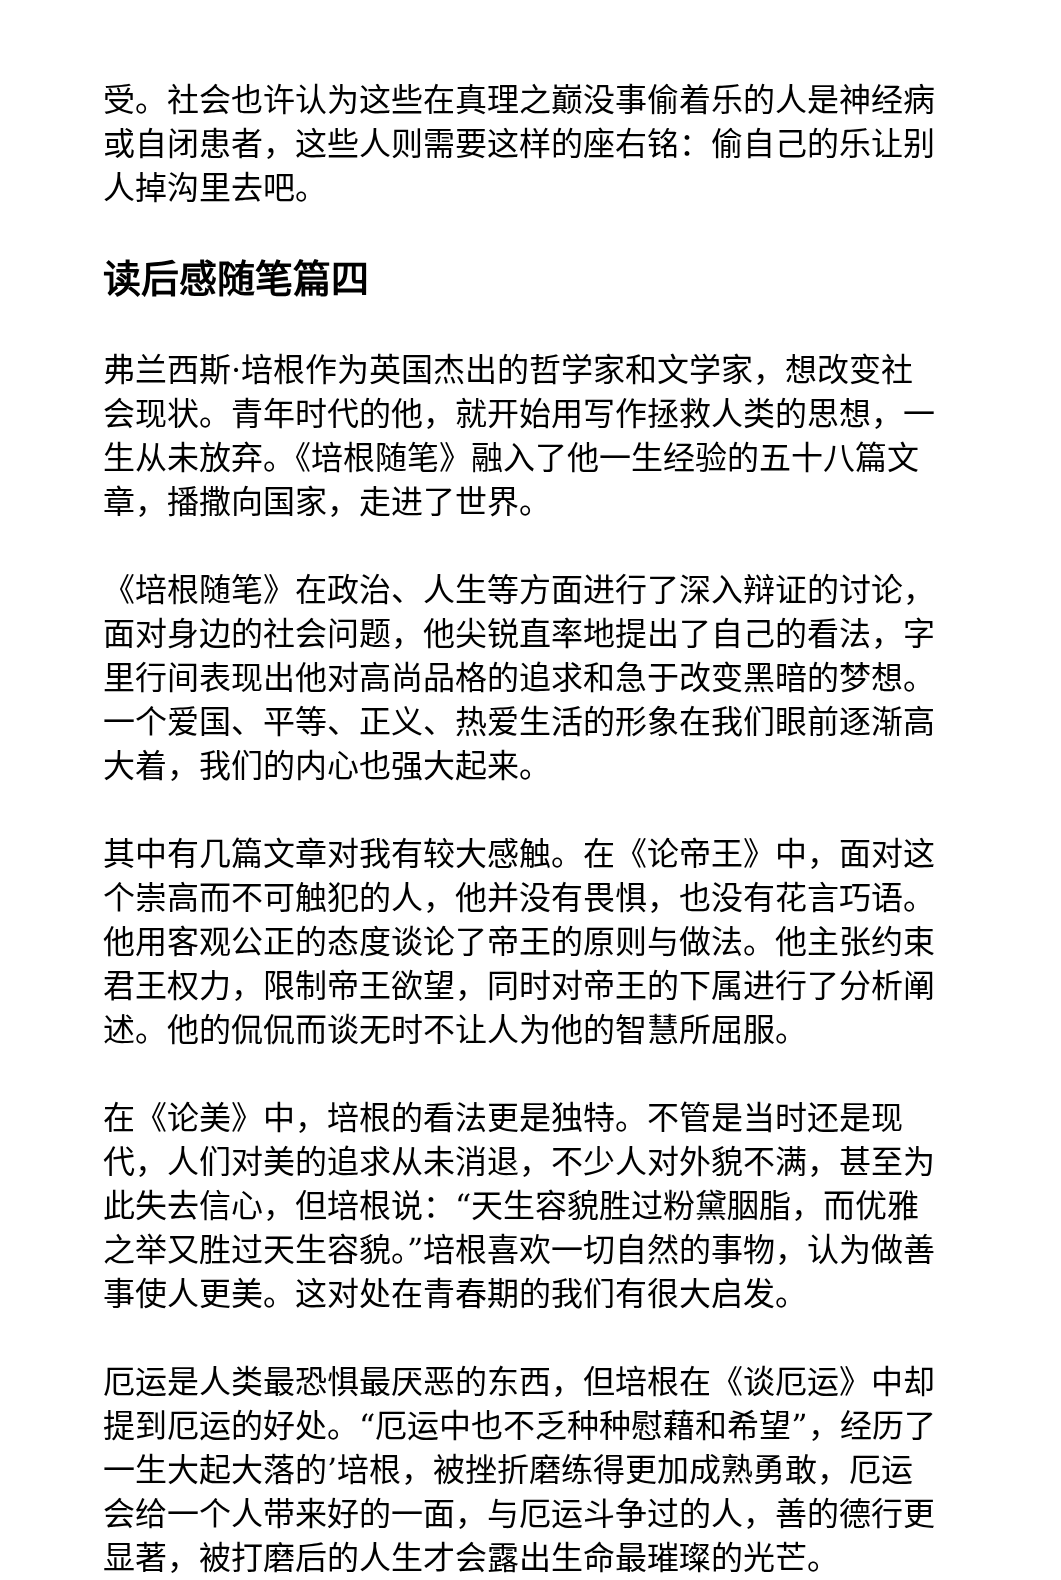受。社会也许认为这些在真理之巅没事偷着乐的人是神经病或自闭患者，这些人则需要这样的座右铭：偷自己的乐让别人掉沟里去吧。
读后感随笔篇四
弗兰西斯·培根作为英国杰出的哲学家和文学家，想改变社会现状。青年时代的他，就开始用写作拯救人类的思想，一生从未放弃。《培根随笔》融入了他一生经验的五十八篇文章，播撒向国家，走进了世界。
《培根随笔》在政治、人生等方面进行了深入辩证的讨论，面对身边的社会问题，他尖锐直率地提出了自己的看法，字里行间表现出他对高尚品格的追求和急于改变黑暗的梦想。一个爱国、平等、正义、热爱生活的形象在我们眼前逐渐高大着，我们的内心也强大起来。
其中有几篇文章对我有较大感触。在《论帝王》中，面对这个崇高而不可触犯的人，他并没有畏惧，也没有花言巧语。他用客观公正的态度谈论了帝王的原则与做法。他主张约束君王权力，限制帝王欲望，同时对帝王的下属进行了分析阐述。他的侃侃而谈无时不让人为他的智慧所屈服。
在《论美》中，培根的看法更是独特。不管是当时还是现代，人们对美的追求从未消退，不少人对外貌不满，甚至为此失去信心，但培根说：“天生容貌胜过粉黛胭脂，而优雅之举又胜过天生容貌。”培根喜欢一切自然的事物，认为做善事使人更美。这对处在青春期的我们有很大启发。
厄运是人类最恐惧最厌恶的东西，但培根在《谈厄运》中却提到厄运的好处。“厄运中也不乏种种慰藉和希望”，经历了一生大起大落的’培根，被挫折磨练得更加成熟勇敢，厄运会给一个人带来好的一面，与厄运斗争过的人，善的德行更显著，被打磨后的人生才会露出生命最璀璨的光芒。